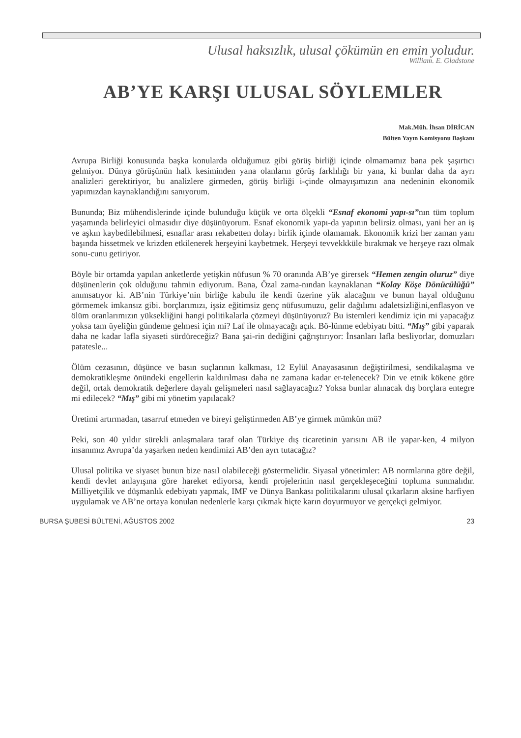Ulusal haksızlık, ulusal çöküm​ün en emin yoludur.
William. E. Gladstone
AB’YE KARŞI ULUSAL SÖYLEMLER
Mak.Müh. İhsan DİRİCAN
Bülten Yayın Komisyonu Başkanı
Avrupa Birliği konusunda başka konularda olduğumuz gibi görüş birliği içinde olmamamız bana pek şaşırtıcı gelmiyor. Dünya görüşünün halk kesiminden yana olanların görüş farklılığı bir yana, ki bunlar daha da ayrı analizleri gerektiriyor, bu analizlere girmeden, görüş birliği i-çinde olmayışımızın ana nedeninin ekonomik yapımızdan kaynaklandığını sanıyorum.
Bununda; Biz mühendislerinde içinde bulunduğu küçük ve orta ölçekli “Esnaf ekonomi yapı-sı”nın tüm toplum yaşamında belirleyici olmasıdır diye düşünüyorum. Esnaf ekonomik yapı-da yapının belirsiz olması, yani her an iş ve aşkın kaybedilebilmesi, esnaflar arası rekabetten dolayı birlik içinde olamamak. Ekonomik krizi her zaman yanı başında hissetmek ve krizden etkilenerek herşeyini kaybetmek. Herşeyi tevvekkküle bırakmak ve herşeye razı olmak sonu-cunu getiriyor.
Böyle bir ortamda yapılan anketlerde yetişkin nüfusun % 70 oranında AB’ye girersek “Hemen zengin oluruz” diye düşünenlerin çok olduğunu tahmin ediyorum. Bana, Özal zama-nından kaynaklanan “Kolay Köşe Dönücülüğü” anımsatıyor ki. AB’nin Türkiye’nin birliğe kabulu ile kendi üzerine yük alacağını ve bunun hayal olduğunu görmemek imkansız gibi. borçlarımızı, işsiz eğitimsiz genç nüfusumuzu, gelir dağılımı adaletsizliğini,enflasyon ve ölüm oranlarımızın yüksekliğini hangi politikalarla çözmeyi düşünüyoruz? Bu istemleri kendimiz için mi yapacağız yoksa tam üyeliğin gündeme gelmesi için mi? Laf ile olmayacağı açık. Bö-lünme edebiyatı bitti. “Mış” gibi yaparak daha ne kadar lafla siyaseti sürdüreceğiz? Bana şai-rin dediğini çağrıştırıyor: İnsanları lafla besliyorlar, domuzları patatesle...
Ölüm cezasının, düşünce ve basın suçlarının kalkması, 12 Eylül Anayasasının değiştirilmesi, sendikalaşma ve demokratikleşme önündeki engellerin kaldırılması daha ne zamana kadar er-telenecek? Din ve etnik kökene göre değil, ortak demokratik değerlere dayalı gelişmeleri nasıl sağlayacağız? Yoksa bunlar alınacak dış borçlara entegre mi edilecek? “Mış” gibi mi yönetim yapılacak?
Üretimi artırmadan, tasarruf etmeden ve bireyi geliştirmeden AB’ye girmek mümkün mü?
Peki, son 40 yıldır sürekli anlaşmalara taraf olan Türkiye dış ticaretinin yarısını AB ile yapar-ken, 4 milyon insanımız Avrupa’da yaşarken neden kendimizi AB’den ayrı tutacağız?
Ulusal politika ve siyaset bunun bize nasıl olabileceği göstermelidir. Siyasal yönetimler: AB normlarına göre değil, kendi devlet anlayışına göre hareket ediyorsa, kendi projelerinin nasıl gerçekleşeceğini topluma sunmalıdır. Milliyetçilik ve düşmanlık edebiyatı yapmak, IMF ve Dünya Bankası politikalarını ulusal çıkarların aksine harfiyen uygulamak ve AB’ne ortaya konulan nedenlerle karşı çıkmak hiçte karın doyurmuyor ve gerçekçi gelmiyor.
BURSA ŞUBESİ BÜLTENİ, AĞUSTOS 2002 23